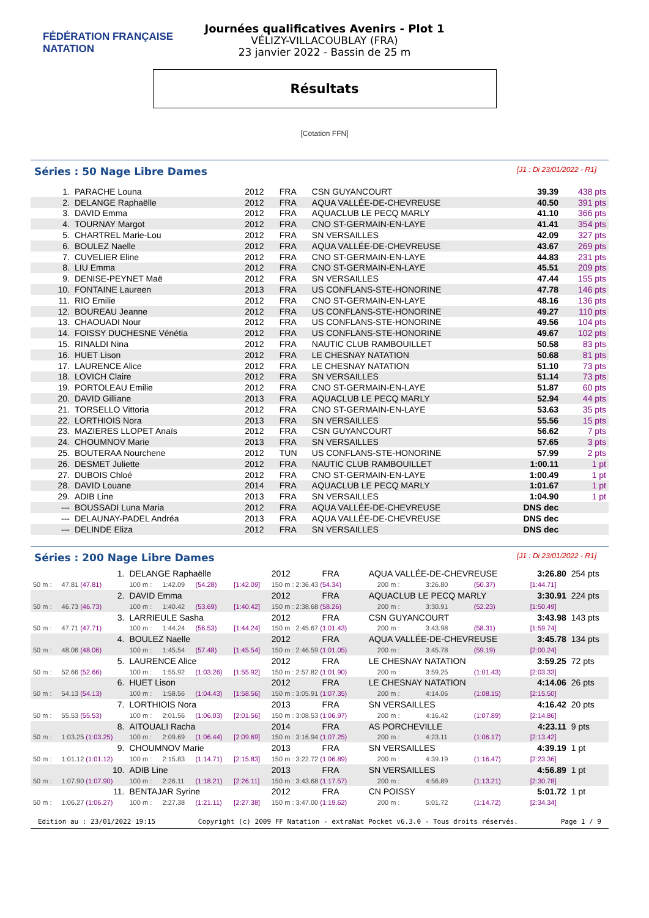FÉDÉRATION FRANÇAISE
NATATION
Journées qualificatives Avenirs - Plot 1
VÉLIZY-VILLACOUBLAY (FRA)
23 janvier 2022 - Bassin de 25 m
Résultats
[Cotation FFN]
Séries : 50 Nage Libre Dames [J1 : Di 23/01/2022 - R1]
| 1. | PARACHE Louna | 2012 | FRA | CSN GUYANCOURT | 39.39 | 438 pts |
| 2. | DELANGE Raphaëlle | 2012 | FRA | AQUA VALLÉE-DE-CHEVREUSE | 40.50 | 391 pts |
| 3. | DAVID Emma | 2012 | FRA | AQUACLUB LE PECQ MARLY | 41.10 | 366 pts |
| 4. | TOURNAY Margot | 2012 | FRA | CNO ST-GERMAIN-EN-LAYE | 41.41 | 354 pts |
| 5. | CHARTREL Marie-Lou | 2012 | FRA | SN VERSAILLES | 42.09 | 327 pts |
| 6. | BOULEZ Naelle | 2012 | FRA | AQUA VALLÉE-DE-CHEVREUSE | 43.67 | 269 pts |
| 7. | CUVELIER Eline | 2012 | FRA | CNO ST-GERMAIN-EN-LAYE | 44.83 | 231 pts |
| 8. | LIU Emma | 2012 | FRA | CNO ST-GERMAIN-EN-LAYE | 45.51 | 209 pts |
| 9. | DENISE-PEYNET Maë | 2012 | FRA | SN VERSAILLES | 47.44 | 155 pts |
| 10. | FONTAINE Laureen | 2013 | FRA | US CONFLANS-STE-HONORINE | 47.78 | 146 pts |
| 11. | RIO Emilie | 2012 | FRA | CNO ST-GERMAIN-EN-LAYE | 48.16 | 136 pts |
| 12. | BOUREAU Jeanne | 2012 | FRA | US CONFLANS-STE-HONORINE | 49.27 | 110 pts |
| 13. | CHAOUADI Nour | 2012 | FRA | US CONFLANS-STE-HONORINE | 49.56 | 104 pts |
| 14. | FOISSY DUCHESNE Vénétia | 2012 | FRA | US CONFLANS-STE-HONORINE | 49.67 | 102 pts |
| 15. | RINALDI Nina | 2012 | FRA | NAUTIC CLUB RAMBOUILLET | 50.58 | 83 pts |
| 16. | HUET Lison | 2012 | FRA | LE CHESNAY NATATION | 50.68 | 81 pts |
| 17. | LAURENCE Alice | 2012 | FRA | LE CHESNAY NATATION | 51.10 | 73 pts |
| 18. | LOVICH Claire | 2012 | FRA | SN VERSAILLES | 51.14 | 73 pts |
| 19. | PORTOLEAU Emilie | 2012 | FRA | CNO ST-GERMAIN-EN-LAYE | 51.87 | 60 pts |
| 20. | DAVID Gilliane | 2013 | FRA | AQUACLUB LE PECQ MARLY | 52.94 | 44 pts |
| 21. | TORSELLO Vittoria | 2012 | FRA | CNO ST-GERMAIN-EN-LAYE | 53.63 | 35 pts |
| 22. | LORTHIOIS Nora | 2013 | FRA | SN VERSAILLES | 55.56 | 15 pts |
| 23. | MAZIERES LLOPET Anaïs | 2012 | FRA | CSN GUYANCOURT | 56.62 | 7 pts |
| 24. | CHOUMNOV Marie | 2013 | FRA | SN VERSAILLES | 57.65 | 3 pts |
| 25. | BOUTERAA Nourchene | 2012 | TUN | US CONFLANS-STE-HONORINE | 57.99 | 2 pts |
| 26. | DESMET Juliette | 2012 | FRA | NAUTIC CLUB RAMBOUILLET | 1:00.11 | 1 pt |
| 27. | DUBOIS Chloé | 2012 | FRA | CNO ST-GERMAIN-EN-LAYE | 1:00.49 | 1 pt |
| 28. | DAVID Louane | 2014 | FRA | AQUACLUB LE PECQ MARLY | 1:01.67 | 1 pt |
| 29. | ADIB Line | 2013 | FRA | SN VERSAILLES | 1:04.90 | 1 pt |
| --- | BOUSSADI Luna Maria | 2012 | FRA | AQUA VALLÉE-DE-CHEVREUSE | DNS dec | |
| --- | DELAUNAY-PADEL Andréa | 2013 | FRA | AQUA VALLÉE-DE-CHEVREUSE | DNS dec | |
| --- | DELINDE Eliza | 2012 | FRA | SN VERSAILLES | DNS dec | |
Séries : 200 Nage Libre Dames [J1 : Di 23/01/2022 - R1]
| 1. | | DELANGE Raphaëlle | | | | 2012 | FRA | AQUA VALLÉE-DE-CHEVREUSE | | | | 3:26.80 | 254 pts |
| 50 m : | 47.81 (47.81) | 100 m : | 1:42.09 | (54.28) | [1:42.09] | 150 m : 2:36.43 (54.34) | | | 200 m : | 3:26.80 | (50.37) | [1:44.71] | |
| 2. | | DAVID Emma | | | | 2012 | FRA | AQUACLUB LE PECQ MARLY | | | | 3:30.91 | 224 pts |
| 50 m : | 46.73 (46.73) | 100 m : | 1:40.42 | (53.69) | [1:40.42] | 150 m : 2:38.68 (58.26) | | | 200 m : | 3:30.91 | (52.23) | [1:50.49] | |
| 3. | | LARRIEULE Sasha | | | | 2012 | FRA | CSN GUYANCOURT | | | | 3:43.98 | 143 pts |
| 50 m : | 47.71 (47.71) | 100 m : | 1:44.24 | (56.53) | [1:44.24] | 150 m : 2:45.67 (1:01.43) | | | 200 m : | 3:43.98 | (58.31) | [1:59.74] | |
| 4. | | BOULEZ Naelle | | | | 2012 | FRA | AQUA VALLÉE-DE-CHEVREUSE | | | | 3:45.78 | 134 pts |
| 50 m : | 48.06 (48.06) | 100 m : | 1:45.54 | (57.48) | [1:45.54] | 150 m : 2:46.59 (1:01.05) | | | 200 m : | 3:45.78 | (59.19) | [2:00.24] | |
| 5. | | LAURENCE Alice | | | | 2012 | FRA | LE CHESNAY NATATION | | | | 3:59.25 | 72 pts |
| 50 m : | 52.66 (52.66) | 100 m : | 1:55.92 | (1:03.26) | [1:55.92] | 150 m : 2:57.82 (1:01.90) | | | 200 m : | 3:59.25 | (1:01.43) | [2:03.33] | |
| 6. | | HUET Lison | | | | 2012 | FRA | LE CHESNAY NATATION | | | | 4:14.06 | 26 pts |
| 50 m : | 54.13 (54.13) | 100 m : | 1:58.56 | (1:04.43) | [1:58.56] | 150 m : 3:05.91 (1:07.35) | | | 200 m : | 4:14.06 | (1:08.15) | [2:15.50] | |
| 7. | | LORTHIOIS Nora | | | | 2013 | FRA | SN VERSAILLES | | | | 4:16.42 | 20 pts |
| 50 m : | 55.53 (55.53) | 100 m : | 2:01.56 | (1:06.03) | [2:01.56] | 150 m : 3:08.53 (1:06.97) | | | 200 m : | 4:16.42 | (1:07.89) | [2:14.86] | |
| 8. | | AITOUALI Racha | | | | 2014 | FRA | AS PORCHEVILLE | | | | 4:23.11 | 9 pts |
| 50 m : | 1:03.25 (1:03.25) | 100 m : | 2:09.69 | (1:06.44) | [2:09.69] | 150 m : 3:16.94 (1:07.25) | | | 200 m : | 4:23.11 | (1:06.17) | [2:13.42] | |
| 9. | | CHOUMNOV Marie | | | | 2013 | FRA | SN VERSAILLES | | | | 4:39.19 | 1 pt |
| 50 m : | 1:01.12 (1:01.12) | 100 m : | 2:15.83 | (1:14.71) | [2:15.83] | 150 m : 3:22.72 (1:06.89) | | | 200 m : | 4:39.19 | (1:16.47) | [2:23.36] | |
| 10. | | ADIB Line | | | | 2013 | FRA | SN VERSAILLES | | | | 4:56.89 | 1 pt |
| 50 m : | 1:07.90 (1:07.90) | 100 m : | 2:26.11 | (1:18.21) | [2:26.11] | 150 m : 3:43.68 (1:17.57) | | | 200 m : | 4:56.89 | (1:13.21) | [2:30.78] | |
| 11. | | BENTAJAR Syrine | | | | 2012 | FRA | CN POISSY | | | | 5:01.72 | 1 pt |
| 50 m : | 1:06.27 (1:06.27) | 100 m : | 2:27.38 | (1:21.11) | [2:27.38] | 150 m : 3:47.00 (1:19.62) | | | 200 m : | 5:01.72 | (1:14.72) | [2:34.34] | |
Edition au : 23/01/2022 19:15 Copyright (c) 2009 FF Natation - extraNat Pocket v6.3.0 - Tous droits réservés. Page 1 / 9